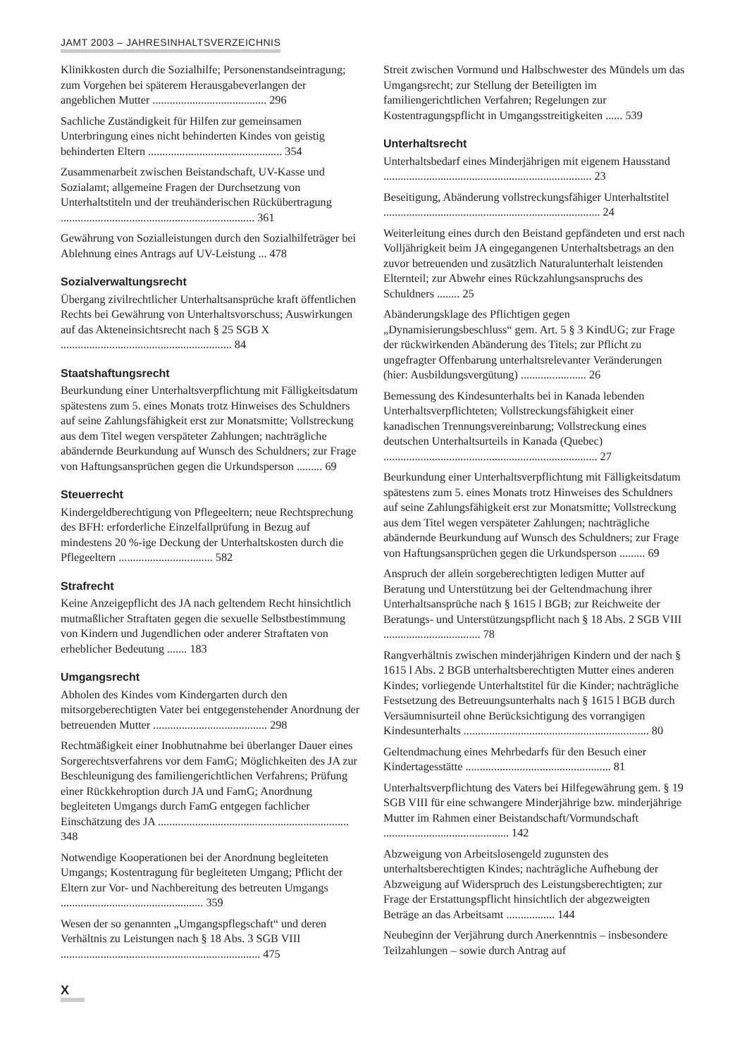JAMT 2003 – JAHRESINHALTSVERZEICHNIS
Klinikkosten durch die Sozialhilfe; Personenstandseintragung; zum Vorgehen bei späterem Herausgabeverlangen der angeblichen Mutter ........................................ 296
Sachliche Zuständigkeit für Hilfen zur gemeinsamen Unterbringung eines nicht behinderten Kindes von geistig behinderten Eltern ............................................... 354
Zusammenarbeit zwischen Beistandschaft, UV-Kasse und Sozialamt; allgemeine Fragen der Durchsetzung von Unterhaltstiteln und der treuhänderischen Rückübertragung .................................................................... 361
Gewährung von Sozialleistungen durch den Sozialhilfeträger bei Ablehnung eines Antrags auf UV-Leistung ... 478
Sozialverwaltungsrecht
Übergang zivilrechtlicher Unterhaltsansprüche kraft öffentlichen Rechts bei Gewährung von Unterhaltsvorschuss; Auswirkungen auf das Akteneinsichtsrecht nach § 25 SGB X ............................................................ 84
Staatshaftungsrecht
Beurkundung einer Unterhaltsverpflichtung mit Fälligkeitsdatum spätestens zum 5. eines Monats trotz Hinweises des Schuldners auf seine Zahlungsfähigkeit erst zur Monatsmitte; Vollstreckung aus dem Titel wegen verspäteter Zahlungen; nachträgliche abändernde Beurkundung auf Wunsch des Schuldners; zur Frage von Haftungsansprüchen gegen die Urkundsperson ......... 69
Steuerrecht
Kindergeldberechtigung von Pflegeeltern; neue Rechtsprechung des BFH: erforderliche Einzelfallprüfung in Bezug auf mindestens 20 %-ige Deckung der Unterhaltskosten durch die Pflegeeltern ................................. 582
Strafrecht
Keine Anzeigepflicht des JA nach geltendem Recht hinsichtlich mutmaßlicher Straftaten gegen die sexuelle Selbstbestimmung von Kindern und Jugendlichen oder anderer Straftaten von erheblicher Bedeutung ....... 183
Umgangsrecht
Abholen des Kindes vom Kindergarten durch den mitsorgeberechtigten Vater bei entgegenstehender Anordnung der betreuenden Mutter ........................................ 298
Rechtmäßigkeit einer Inobhutnahme bei überlanger Dauer eines Sorgerechtsverfahrens vor dem FamG; Möglichkeiten des JA zur Beschleunigung des familiengerichtlichen Verfahrens; Prüfung einer Rückkehroption durch JA und FamG; Anordnung begleiteten Umgangs durch FamG entgegen fachlicher Einschätzung des JA ................................................................... 348
Notwendige Kooperationen bei der Anordnung begleiteten Umgangs; Kostentragung für begleiteten Umgang; Pflicht der Eltern zur Vor- und Nachbereitung des betreuten Umgangs .................................................. 359
Wesen der so genannten „Umgangspflegschaft“ und deren Verhältnis zu Leistungen nach § 18 Abs. 3 SGB VIII ...................................................................... 475
Streit zwischen Vormund und Halbschwester des Mündels um das Umgangsrecht; zur Stellung der Beteiligten im familiengerichtlichen Verfahren; Regelungen zur Kostentragungspflicht in Umgangsstreitigkeiten ...... 539
Unterhaltsrecht
Unterhaltsbedarf eines Minderjährigen mit eigenem Hausstand ......................................................................... 23
Beseitigung, Abänderung vollstreckungsfähiger Unterhaltstitel ............................................................................ 24
Weiterleitung eines durch den Beistand gepfändeten und erst nach Volljährigkeit beim JA eingegangenen Unterhaltsbetrags an den zuvor betreuenden und zusätzlich Naturalunterhalt leistenden Elternteil; zur Abwehr eines Rückzahlungsanspruchs des Schuldners ........ 25
Abänderungsklage des Pflichtigen gegen „Dynamisierungsbeschluss“ gem. Art. 5 § 3 KindUG; zur Frage der rückwirkenden Abänderung des Titels; zur Pflicht zu ungefragter Offenbarung unterhaltsrelevanter Veränderungen (hier: Ausbildungsvergütung) ....................... 26
Bemessung des Kindesunterhalts bei in Kanada lebenden Unterhaltsverpflichteten; Vollstreckungsfähigkeit einer kanadischen Trennungsvereinbarung; Vollstreckung eines deutschen Unterhaltsurteils in Kanada (Quebec) ........................................................................... 27
Beurkundung einer Unterhaltsverpflichtung mit Fälligkeitsdatum spätestens zum 5. eines Monats trotz Hinweises des Schuldners auf seine Zahlungsfähigkeit erst zur Monatsmitte; Vollstreckung aus dem Titel wegen verspäteter Zahlungen; nachträgliche abändernde Beurkundung auf Wunsch des Schuldners; zur Frage von Haftungsansprüchen gegen die Urkundsperson ......... 69
Anspruch der allein sorgeberechtigten ledigen Mutter auf Beratung und Unterstützung bei der Geltendmachung ihrer Unterhaltsansprüche nach § 1615 l BGB; zur Reichweite der Beratungs- und Unterstützungspflicht nach § 18 Abs. 2 SGB VIII .................................. 78
Rangverhältnis zwischen minderjährigen Kindern und der nach § 1615 l Abs. 2 BGB unterhaltsberechtigten Mutter eines anderen Kindes; vorliegende Unterhaltstitel für die Kinder; nachträgliche Festsetzung des Betreuungsunterhalts nach § 1615 l BGB durch Versäumnisurteil ohne Berücksichtigung des vorrangigen Kindesunterhalts ................................................................. 80
Geltendmachung eines Mehrbedarfs für den Besuch einer Kindertagesstätte ................................................... 81
Unterhaltsverpflichtung des Vaters bei Hilfegewährung gem. § 19 SGB VIII für eine schwangere Minderjährige bzw. minderjährige Mutter im Rahmen einer Beistandschaft/Vormundschaft ............................................ 142
Abzweigung von Arbeitslosengeld zugunsten des unterhaltsberechtigten Kindes; nachträgliche Aufhebung der Abzweigung auf Widerspruch des Leistungsberechtigten; zur Frage der Erstattungspflicht hinsichtlich der abgezweigten Beträge an das Arbeitsamt ................. 144
Neubeginn der Verjährung durch Anerkenntnis – insbesondere Teilzahlungen – sowie durch Antrag auf
X